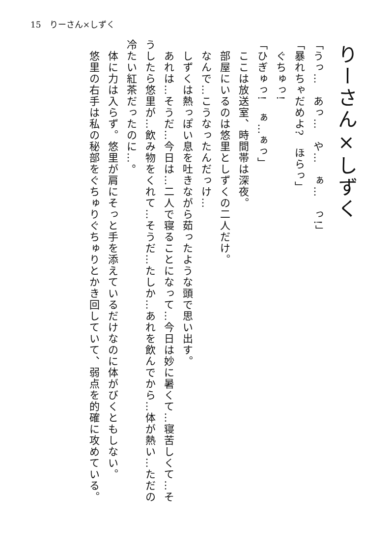15　りーさん×しずく
りーさん×しずく
「うっ…　あっ…　や…　ぁ…　っ!」
「暴れちゃだめよ?　ほらっ」
　ぐちゅっ!
「ひぎゅっ!　ぁ…ぁっ」
　ここは放送室、時間帯は深夜。
　部屋にいるのは悠里としずくの二人だけ。
　なんで…こうなったんだっけ…
　しずくは熱っぽい息を吐きながら茹ったような頭で思い出す。
　あれは…そうだ…今日は…二人で寝ることになって…今日は妙に暑くて…寝苦しくて…そうしたら悠里が…飲み物をくれて…そうだ…たしか…あれを飲んでから…体が熱い…ただの冷たい紅茶だったのに…。
　体に力は入らず。悠里が肩にそっと手を添えているだけなのに体がびくともしない。
　悠里の右手は私の秘部をぐちゅりぐちゅりとかき回していて、弱点を的確に攻めている。